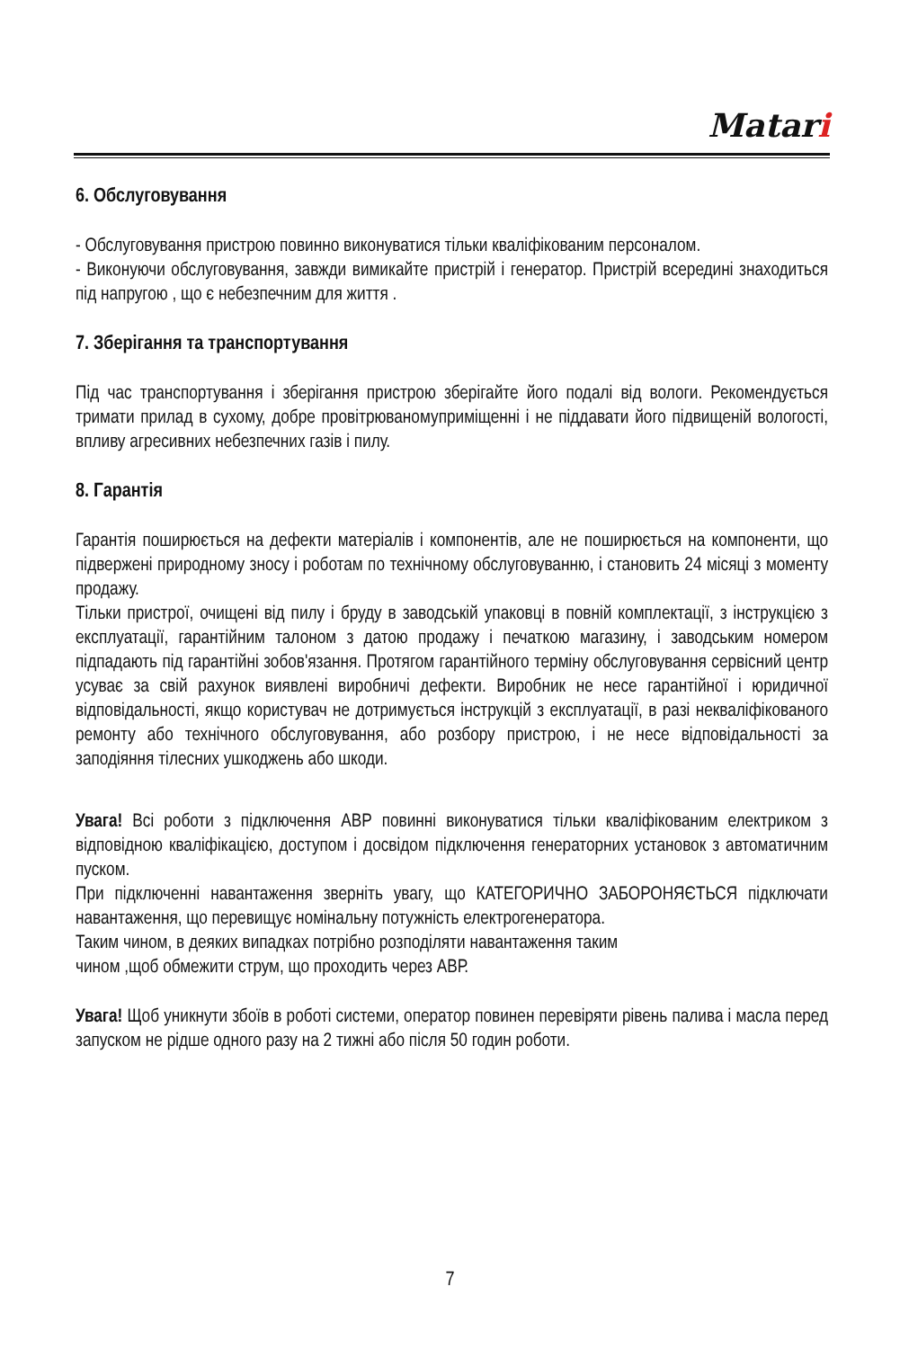Matari
6. Обслуговування
- Обслуговування пристрою повинно виконуватися тільки кваліфікованим персоналом.
- Виконуючи обслуговування, завжди вимикайте пристрій і генератор. Пристрій всередині знаходиться під напругою , що є небезпечним для життя .
7. Зберігання та транспортування
Під час транспортування і зберігання пристрою зберігайте його подалі від вологи. Рекомендується тримати прилад в сухому, добре провітрюваномуприміщенні і не піддавати його підвищеній вологості, впливу агресивних небезпечних газів і пилу.
8. Гарантія
Гарантія поширюється на дефекти матеріалів і компонентів, але не поширюється на компоненти, що підвержені природному зносу і роботам по технічному обслуговуванню, і становить 24 місяці з моменту продажу.
Тільки пристрої, очищені від пилу і бруду в заводській упаковці в повній комплектації, з інструкцією з експлуатації, гарантійним талоном з датою продажу і печаткою магазину, і заводським номером підпадають під гарантійні зобов'язання. Протягом гарантійного терміну обслуговування сервісний центр усуває за свій рахунок виявлені виробничі дефекти. Виробник не несе гарантійної і юридичної відповідальності, якщо користувач не дотримується інструкцій з експлуатації, в разі некваліфікованого ремонту або технічного обслуговування, або розбору пристрою, і не несе відповідальності за заподіяння тілесних ушкоджень або шкоди.
Увага! Всі роботи з підключення АВР повинні виконуватися тільки кваліфікованим електриком з відповідною кваліфікацією, доступом і досвідом підключення генераторних установок з автоматичним пуском.
При підключенні навантаження зверніть увагу, що КАТЕГОРИЧНО ЗАБОРОНЯЄТЬСЯ підключати навантаження, що перевищує номінальну потужність електрогенератора.
Таким чином, в деяких випадках потрібно розподіляти навантаження таким
чином ,щоб обмежити струм, що проходить через АВР.
Увага! Щоб уникнути збоїв в роботі системи, оператор повинен перевіряти рівень палива і масла перед запуском не рідше одного разу на 2 тижні або після 50 годин роботи.
7